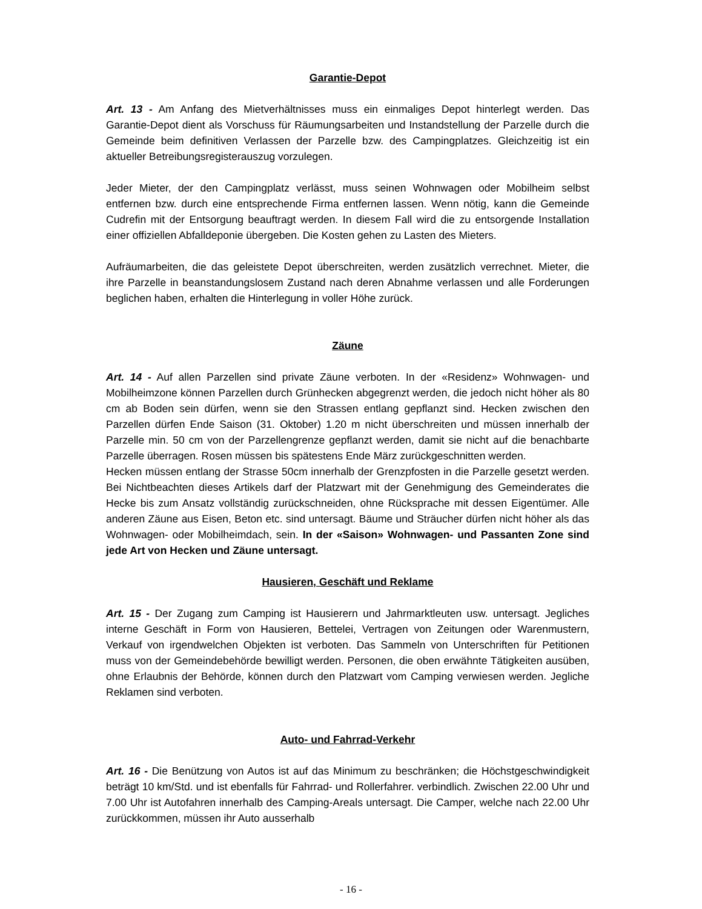Garantie-Depot
Art. 13 - Am Anfang des Mietverhältnisses muss ein einmaliges Depot hinterlegt werden. Das Garantie-Depot dient als Vorschuss für Räumungsarbeiten und Instandstellung der Parzelle durch die Gemeinde beim definitiven Verlassen der Parzelle bzw. des Campingplatzes. Gleichzeitig ist ein aktueller Betreibungsregisterauszug vorzulegen.
Jeder Mieter, der den Campingplatz verlässt, muss seinen Wohnwagen oder Mobilheim selbst entfernen bzw. durch eine entsprechende Firma entfernen lassen. Wenn nötig, kann die Gemeinde Cudrefin mit der Entsorgung beauftragt werden. In diesem Fall wird die zu entsorgende Installation einer offiziellen Abfalldeponie übergeben. Die Kosten gehen zu Lasten des Mieters.
Aufräumarbeiten, die das geleistete Depot überschreiten, werden zusätzlich verrechnet. Mieter, die ihre Parzelle in beanstandungslosem Zustand nach deren Abnahme verlassen und alle Forderungen beglichen haben, erhalten die Hinterlegung in voller Höhe zurück.
Zäune
Art. 14 - Auf allen Parzellen sind private Zäune verboten. In der «Residenz» Wohnwagen- und Mobilheimzone können Parzellen durch Grünhecken abgegrenzt werden, die jedoch nicht höher als 80 cm ab Boden sein dürfen, wenn sie den Strassen entlang gepflanzt sind. Hecken zwischen den Parzellen dürfen Ende Saison (31. Oktober) 1.20 m nicht überschreiten und müssen innerhalb der Parzelle min. 50 cm von der Parzellengrenze gepflanzt werden, damit sie nicht auf die benachbarte Parzelle überragen. Rosen müssen bis spätestens Ende März zurückgeschnitten werden.
Hecken müssen entlang der Strasse 50cm innerhalb der Grenzpfosten in die Parzelle gesetzt werden. Bei Nichtbeachten dieses Artikels darf der Platzwart mit der Genehmigung des Gemeinderates die Hecke bis zum Ansatz vollständig zurückschneiden, ohne Rücksprache mit dessen Eigentümer. Alle anderen Zäune aus Eisen, Beton etc. sind untersagt. Bäume und Sträucher dürfen nicht höher als das Wohnwagen- oder Mobilheimdach, sein. In der «Saison» Wohnwagen- und Passanten Zone sind jede Art von Hecken und Zäune untersagt.
Hausieren, Geschäft und Reklame
Art. 15 - Der Zugang zum Camping ist Hausierern und Jahrmarktleuten usw. untersagt. Jegliches interne Geschäft in Form von Hausieren, Bettelei, Vertragen von Zeitungen oder Warenmustern, Verkauf von irgendwelchen Objekten ist verboten. Das Sammeln von Unterschriften für Petitionen muss von der Gemeindebehörde bewilligt werden. Personen, die oben erwähnte Tätigkeiten ausüben, ohne Erlaubnis der Behörde, können durch den Platzwart vom Camping verwiesen werden. Jegliche Reklamen sind verboten.
Auto- und Fahrrad-Verkehr
Art. 16 - Die Benützung von Autos ist auf das Minimum zu beschränken; die Höchstgeschwindigkeit beträgt 10 km/Std. und ist ebenfalls für Fahrrad- und Rollerfahrer. verbindlich. Zwischen 22.00 Uhr und 7.00 Uhr ist Autofahren innerhalb des Camping-Areals untersagt. Die Camper, welche nach 22.00 Uhr zurückkommen, müssen ihr Auto ausserhalb
- 16 -